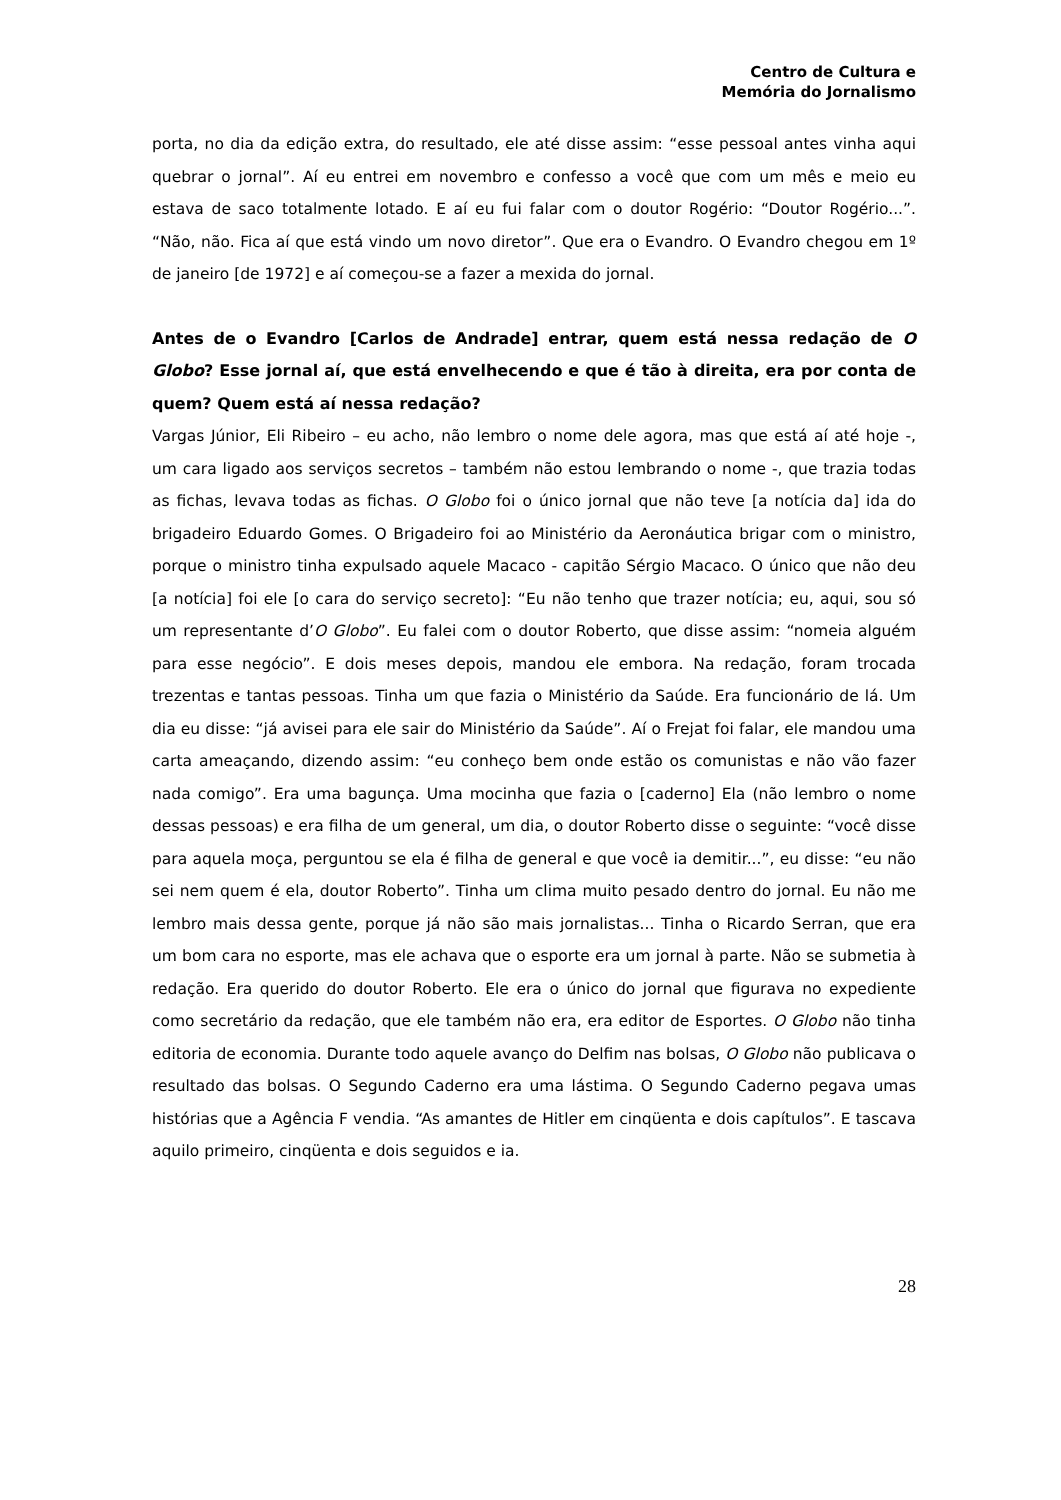Centro de Cultura e
Memória do Jornalismo
porta, no dia da edição extra, do resultado, ele até disse assim: “esse pessoal antes vinha aqui quebrar o jornal”. Aí eu entrei em novembro e confesso a você que com um mês e meio eu estava de saco totalmente lotado. E aí eu fui falar com o doutor Rogério: “Doutor Rogério...”. “Não, não. Fica aí que está vindo um novo diretor”. Que era o Evandro. O Evandro chegou em 1º de janeiro [de 1972] e aí começou-se a fazer a mexida do jornal.
Antes de o Evandro [Carlos de Andrade] entrar, quem está nessa redação de O Globo? Esse jornal aí, que está envelhecendo e que é tão à direita, era por conta de quem? Quem está aí nessa redação?
Vargas Júnior, Eli Ribeiro – eu acho, não lembro o nome dele agora, mas que está aí até hoje -, um cara ligado aos serviços secretos – também não estou lembrando o nome -, que trazia todas as fichas, levava todas as fichas. O Globo foi o único jornal que não teve [a notícia da] ida do brigadeiro Eduardo Gomes. O Brigadeiro foi ao Ministério da Aeronáutica brigar com o ministro, porque o ministro tinha expulsado aquele Macaco - capitão Sérgio Macaco. O único que não deu [a notícia] foi ele [o cara do serviço secreto]: “Eu não tenho que trazer notícia; eu, aqui, sou só um representante d’O Globo”. Eu falei com o doutor Roberto, que disse assim: “nomeia alguém para esse negócio”. E dois meses depois, mandou ele embora. Na redação, foram trocada trezentas e tantas pessoas. Tinha um que fazia o Ministério da Saúde. Era funcionário de lá. Um dia eu disse: “já avisei para ele sair do Ministério da Saúde”. Aí o Frejat foi falar, ele mandou uma carta ameaçando, dizendo assim: “eu conheço bem onde estão os comunistas e não vão fazer nada comigo”. Era uma bagunça. Uma mocinha que fazia o [caderno] Ela (não lembro o nome dessas pessoas) e era filha de um general, um dia, o doutor Roberto disse o seguinte: “você disse para aquela moça, perguntou se ela é filha de general e que você ia demitir...”, eu disse: “eu não sei nem quem é ela, doutor Roberto”. Tinha um clima muito pesado dentro do jornal. Eu não me lembro mais dessa gente, porque já não são mais jornalistas... Tinha o Ricardo Serran, que era um bom cara no esporte, mas ele achava que o esporte era um jornal à parte. Não se submetia à redação. Era querido do doutor Roberto. Ele era o único do jornal que figurava no expediente como secretário da redação, que ele também não era, era editor de Esportes. O Globo não tinha editoria de economia. Durante todo aquele avanço do Delfim nas bolsas, O Globo não publicava o resultado das bolsas. O Segundo Caderno era uma lástima. O Segundo Caderno pegava umas histórias que a Agência F vendia. “As amantes de Hitler em cinqüenta e dois capítulos”. E tascava aquilo primeiro, cinqüenta e dois seguidos e ia.
28